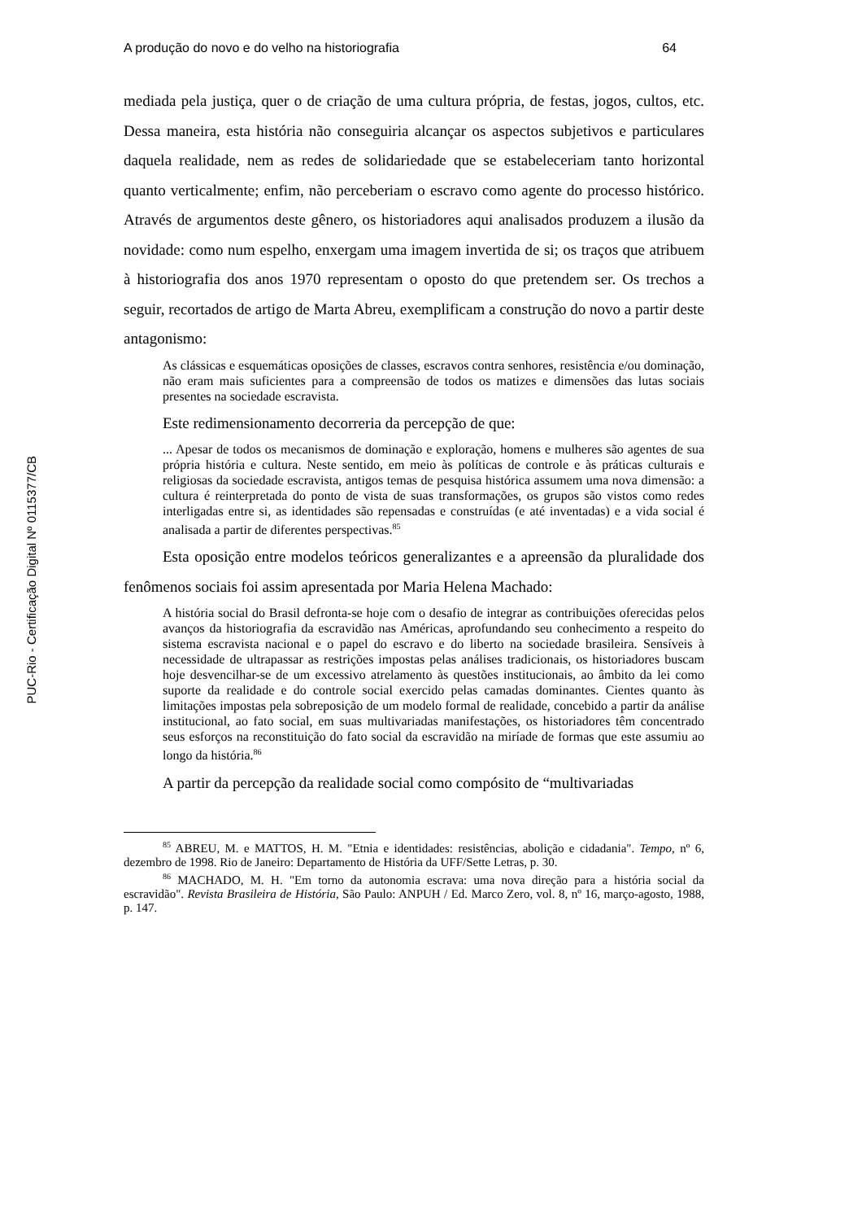PUC-Rio - Certificação Digital Nº 0115377/CB
A produção do novo e do velho na historiografia 64
mediada pela justiça, quer o de criação de uma cultura própria, de festas, jogos, cultos, etc. Dessa maneira, esta história não conseguiria alcançar os aspectos subjetivos e particulares daquela realidade, nem as redes de solidariedade que se estabeleceriam tanto horizontal quanto verticalmente; enfim, não perceberiam o escravo como agente do processo histórico. Através de argumentos deste gênero, os historiadores aqui analisados produzem a ilusão da novidade: como num espelho, enxergam uma imagem invertida de si; os traços que atribuem à historiografia dos anos 1970 representam o oposto do que pretendem ser. Os trechos a seguir, recortados de artigo de Marta Abreu, exemplificam a construção do novo a partir deste antagonismo:
As clássicas e esquemáticas oposições de classes, escravos contra senhores, resistência e/ou dominação, não eram mais suficientes para a compreensão de todos os matizes e dimensões das lutas sociais presentes na sociedade escravista.
Este redimensionamento decorreria da percepção de que:
... Apesar de todos os mecanismos de dominação e exploração, homens e mulheres são agentes de sua própria história e cultura. Neste sentido, em meio às políticas de controle e às práticas culturais e religiosas da sociedade escravista, antigos temas de pesquisa histórica assumem uma nova dimensão: a cultura é reinterpretada do ponto de vista de suas transformações, os grupos são vistos como redes interligadas entre si, as identidades são repensadas e construídas (e até inventadas) e a vida social é analisada a partir de diferentes perspectivas.<sup>85</sup>
Esta oposição entre modelos teóricos generalizantes e a apreensão da pluralidade dos fenômenos sociais foi assim apresentada por Maria Helena Machado:
A história social do Brasil defronta-se hoje com o desafio de integrar as contribuições oferecidas pelos avanços da historiografia da escravidão nas Américas, aprofundando seu conhecimento a respeito do sistema escravista nacional e o papel do escravo e do liberto na sociedade brasileira. Sensíveis à necessidade de ultrapassar as restrições impostas pelas análises tradicionais, os historiadores buscam hoje desvencilhar-se de um excessivo atrelamento às questões institucionais, ao âmbito da lei como suporte da realidade e do controle social exercido pelas camadas dominantes. Cientes quanto às limitações impostas pela sobreposição de um modelo formal de realidade, concebido a partir da análise institucional, ao fato social, em suas multivariadas manifestações, os historiadores têm concentrado seus esforços na reconstituição do fato social da escravidão na miríade de formas que este assumiu ao longo da história.<sup>86</sup>
A partir da percepção da realidade social como compósito de “multivariadas
<sup>85</sup> ABREU, M. e MATTOS, H. M. "Etnia e identidades: resistências, abolição e cidadania". Tempo, nº 6, dezembro de 1998. Rio de Janeiro: Departamento de História da UFF/Sette Letras, p. 30.
<sup>86</sup> MACHADO, M. H. "Em torno da autonomia escrava: uma nova direção para a história social da escravidão". Revista Brasileira de História, São Paulo: ANPUH / Ed. Marco Zero, vol. 8, nº 16, março-agosto, 1988, p. 147.